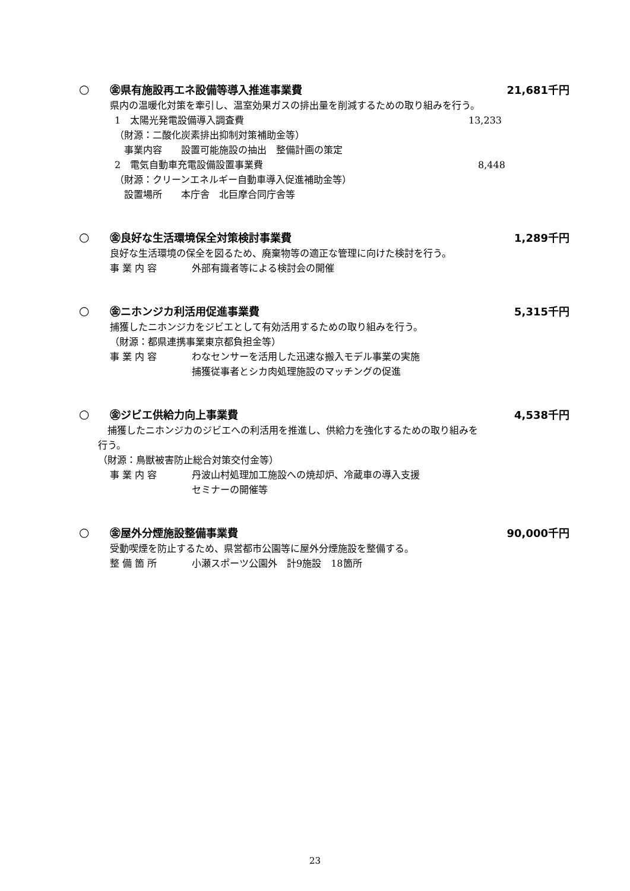○ ㊎県有施設再エネ設備等導入推進事業費 21,681千円
県内の温暖化対策を牽引し、温室効果ガスの排出量を削減するための取り組みを行う。
1　太陽光発電設備導入調査費 13,233
（財源：二酸化炭素排出抑制対策補助金等）
　事業内容　　設置可能施設の抽出　整備計画の策定
2　電気自動車充電設備設置事業費　8,448
（財源：クリーンエネルギー自動車導入促進補助金等）
　設置場所　　本庁舎　北巨摩合同庁舎等
○ ㊎良好な生活環境保全対策検討事業費 1,289千円
良好な生活環境の保全を図るため、廃棄物等の適正な管理に向けた検討を行う。
事 業 内 容 外部有識者等による検討会の開催
○ ㊎ニホンジカ利活用促進事業費 5,315千円
捕獲したニホンジカをジビエとして有効活用するための取り組みを行う。
（財源：都県連携事業東京都負担金等）
事 業 内 容 わなセンサーを活用した迅速な搬入モデル事業の実施
捕獲従事者とシカ肉処理施設のマッチングの促進
○ ㊎ジビエ供給力向上事業費 4,538千円
　捕獲したニホンジカのジビエへの利活用を推進し、供給力を強化するための取り組みを
行う。
（財源：鳥獣被害防止総合対策交付金等）
事 業 内 容 丹波山村処理加工施設への焼却炉、冷蔵車の導入支援
セミナーの開催等
○ ㊎屋外分煙施設整備事業費 90,000千円
受動喫煙を防止するため、県営都市公園等に屋外分煙施設を整備する。
整 備 箇 所 小瀬スポーツ公園外　計9施設　18箇所
23